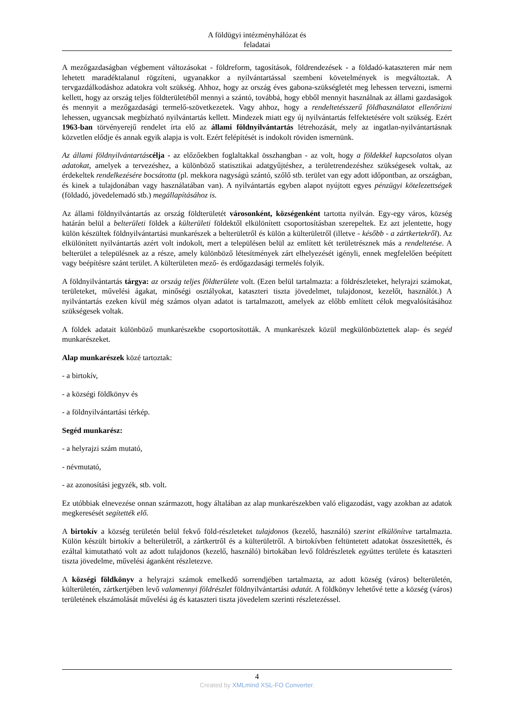A földügyi intézményhálózat és
feladatai
A mezőgazdaságban végbement változásokat - földreform, tagosítások, földrendezések - a földadó-kataszteren már nem lehetett maradéktalanul rögzíteni, ugyanakkor a nyilvántartással szembeni követelmények is megváltoztak. A tervgazdálkodáshoz adatokra volt szükség. Ahhoz, hogy az ország éves gabona-szükségletét meg lehessen tervezni, ismerni kellett, hogy az ország teljes földterületéből mennyi a szántó, továbbá, hogy ebből mennyit használnak az állami gazdaságok és mennyit a mezőgazdasági termelő-szövetkezetek. Vagy ahhoz, hogy a rendeltetésszerű földhasználatot ellenőrizni lehessen, ugyancsak megbízható nyilvántartás kellett. Mindezek miatt egy új nyilvántartás felfektetésére volt szükség. Ezért 1963-ban törvényerejű rendelet írta elő az állami földnyilvántartás létrehozását, mely az ingatlan-nyilvántartásnak közvetlen elődje és annak egyik alapja is volt. Ezért felépítését is indokolt röviden ismernünk.
Az állami földnyilvántartás célja - az előzőekben foglaltakkal összhangban - az volt, hogy a földekkel kapcsolatos olyan adatokat, amelyek a tervezéshez, a különböző statisztikai adatgyűjtéshez, a területrendezéshez szükségesek voltak, az érdekeltek rendelkezésére bocsátotta (pl. mekkora nagyságú szántó, szőlő stb. terület van egy adott időpontban, az országban, és kinek a tulajdonában vagy használatában van). A nyilvántartás egyben alapot nyújtott egyes pénzügyi kötelezettségek (földadó, jövedelemadó stb.) megállapításához is.
Az állami földnyilvántartás az ország földterületét városonként, községenként tartotta nyilván. Egy-egy város, község határán belül a belterületi földek a külterületi földektől elkülönített csoportosításban szerepeltek. Ez azt jelentette, hogy külön készültek földnyilvántartási munkarészek a belterületről és külön a külterületről (illetve - később - a zártkertekről). Az elkülönített nyilvántartás azért volt indokolt, mert a településen belül az említett két területrésznek más a rendeltetése. A belterület a településnek az a része, amely különböző létesítmények zárt elhelyezését igényli, ennek megfelelően beépített vagy beépítésre szánt terület. A külterületen mező- és erdőgazdasági termelés folyik.
A földnyilvántartás tárgya: az ország teljes földterülete volt. (Ezen belül tartalmazta: a földrészleteket, helyrajzi számokat, területeket, művelési ágakat, minőségi osztályokat, kataszteri tiszta jövedelmet, tulajdonost, kezelőt, használót.) A nyilvántartás ezeken kívül még számos olyan adatot is tartalmazott, amelyek az előbb említett célok megvalósításához szükségesek voltak.
A földek adatait különböző munkarészekbe csoportosították. A munkarészek közül megkülönböztettek alap- és segéd munkarészeket.
Alap munkarészek közé tartoztak:
- a birtokív,
- a községi földkönyv és
- a földnyilvántartási térkép.
Segéd munkarész:
- a helyrajzi szám mutató,
- névmutató,
- az azonosítási jegyzék, stb. volt.
Ez utóbbiak elnevezése onnan származott, hogy általában az alap munkarészekben való eligazodást, vagy azokban az adatok megkeresését segítették elő.
A birtokív a község területén belül fekvő föld-részleteket tulajdonos (kezelő, használó) szerint elkülönítve tartalmazta. Külön készült birtokív a belterületről, a zártkertről és a külterületről. A birtokívben feltüntetett adatokat összesítették, és ezáltal kimutatható volt az adott tulajdonos (kezelő, használó) birtokában levő földrészletek együttes területe és kataszteri tiszta jövedelme, művelési áganként részletezve.
A községi földkönyv a helyrajzi számok emelkedő sorrendjében tartalmazta, az adott község (város) belterületén, külterületén, zártkertjében levő valamennyi földrészlet földnyilvántartási adatát. A földkönyv lehetővé tette a község (város) területének elszámolását művelési ág és kataszteri tiszta jövedelem szerinti részletezéssel.
4
Created by XMLmind XSL-FO Converter.